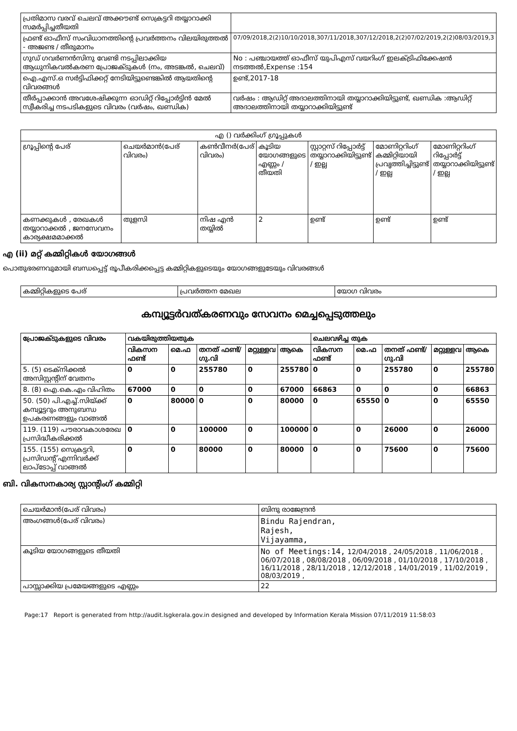| പ്രതിമാസ വരവ് ചെലവ് അക്കൗണ്ട് സെക്രട്ടറി തയ്യാറാക്കി സമർപ്പിച്ചതീയതി | |
| ഫ്രണ്ട് ഓഫീസ് സംവിധാനത്തിന്റെ പ്രവർത്തനം വിലയിരുത്തൽ - അജണ്ട / തീരുമാനം | 07/09/2018,2(2)10/10/2018,307/11/2018,307/12/2018,2(2)07/02/2019,2(2)08/03/2019,3 |
| ഗുഡ് ഗവർണൻസിനു വേണ്ടി നടപ്പിലാക്കിയ ആധുനികവൽകരണ പ്രോജക്ടുകൾ (നം, അടങ്കൽ, ചെലവ്) | No : പഞ്ചായത്ത് ഓഫീസ് യുപിഎസ് വയറിംഗ് ഇലക്ട്രിഫിക്കേഷൻ നടത്തൽ,Expense :154 |
| ഐ.എസ്.ഒ സർട്ടിഫിക്കറ്റ് നേടിയിട്ടുണ്ടെങ്കിൽ ആയതിന്റെ വിവരങ്ങൾ | ഉണ്ട്,2017-18 |
| തീർപ്പാക്കാൻ അവശേഷിക്കുന്ന ഓഡിറ്റ് റിപ്പോർട്ടിൻ മേൽ സ്വീകരിച്ച നടപടികളുടെ വിവരം (വർഷം, ഖണ്ഡിക) | വർഷം : ആഡിറ്റ് അദാലത്തിനായി തയ്യാറാക്കിയിട്ടുണ്ട്, ഖണ്ഡിക :ആഡിറ്റ് അദാലത്തിനായി തയ്യാറാക്കിയിട്ടുണ്ട് |
| എ () വർക്കിംഗ് ഗ്രൂപ്പുകൾ | | | | | | |
| --- | --- | --- | --- | --- | --- | --- |
| ഗ്രൂപ്പിന്റെ പേര് | ചെയർമാൻ(പേര് വിവരം) | കൺവീനർ(പേര് വിവരം) | കൂടിയ യോഗങ്ങളുടെ എണ്ണം / തീയതി | സ്റ്റാറ്റസ് റിപ്പോർട്ട് തയ്യാറാക്കിയിട്ടുണ്ട് / ഇല്ല | മോണിറ്ററിംഗ് കമ്മിറ്റിയായി പ്രവൃത്തിച്ചിട്ടുണ്ട് / ഇല്ല | മോണിറ്ററിംഗ് റിപ്പോർട്ട് തയ്യാറാക്കിയിട്ടുണ്ട് / ഇല്ല |
| കണക്കുകൾ , രേഖകൾ തയ്യാറാക്കൽ , ജനസേവനം കാര്യക്ഷമമാക്കൽ | തുളസി | നിഷ എൻ തയ്യിൽ | 2 | ഉണ്ട് | ഉണ്ട് | ഉണ്ട് |
എ (ii) മറ്റ് കമ്മിറ്റികൾ യോഗങ്ങൾ
പൊതുഭരണവുമായി ബന്ധപ്പെട്ട് രൂപീകരിക്കപ്പെട്ട കമ്മിറ്റികളുടെയും യോഗങ്ങളുടേയും വിവരങ്ങൾ
| കമ്മിറ്റികളുടെ പേര് | പ്രവർത്തന മേഖല | യോഗ വിവരം |
കമ്പ്യൂട്ടർവത്കരണവും സേവനം മെച്ചപ്പെടുത്തലും
| പ്രോജക്ടുകളുടെ വിവരം | വകയിരുത്തിയതുക | | | | | ചെലവഴിച്ച തുക | | | | |
| --- | --- | --- | --- | --- | --- | --- | --- | --- | --- | --- |
| | വികസന ഫണ്ട് | മെ.ഫ | തനത് ഫണ്ട്/ ഗു.വി | മറ്റുള്ളവ | ആകെ | വികസന ഫണ്ട് | മെ.ഫ | തനത് ഫണ്ട്/ ഗു.വി | മറ്റുള്ളവ | ആകെ |
| 5. (5) ടെക്നിക്കൽ അസിസ്റ്റന്റിന് വേതനം | 0 | 0 | 255780 | 0 | 255780 | 0 | 0 | 255780 | 0 | 255780 |
| 8. (8) ഐ.കെ.എം വിഹിതം | 67000 | 0 | 0 | 0 | 67000 | 66863 | 0 | 0 | 0 | 66863 |
| 50. (50) പി.എച്ച്.സിയ്ക്ക് കമ്പ്യൂട്ടറും അനുബന്ധ ഉപകരണങ്ങളും വാങ്ങൽ | 0 | 80000 | 0 | 0 | 80000 | 0 | 65550 | 0 | 0 | 65550 |
| 119. (119) പൗരാവകാശരേഖ പ്രസിദ്ധീകരിക്കൽ | 0 | 0 | 100000 | 0 | 100000 | 0 | 0 | 26000 | 0 | 26000 |
| 155. (155) സെക്രട്ടറി, പ്രസിഡന്റ് എന്നിവർക്ക് ലാപ്ടോപ്പ് വാങ്ങൽ | 0 | 0 | 80000 | 0 | 80000 | 0 | 0 | 75600 | 0 | 75600 |
ബി. വികസനകാര്യ സ്റ്റാന്റിംഗ് കമ്മിറ്റി
| ചെയർമാൻ(പേര് വിവരം) | ബിന്ദു രാജേന്ദ്രൻ |
| അംഗങ്ങൾ(പേര് വിവരം) | Bindu Rajendran, Rajesh, Vijayamma, |
| കൂടിയ യോഗങ്ങളുടെ തീയതി | No of Meetings:14, 12/04/2018 , 24/05/2018 , 11/06/2018 , 06/07/2018 , 08/08/2018 , 06/09/2018 , 01/10/2018 , 17/10/2018 , 16/11/2018 , 28/11/2018 , 12/12/2018 , 14/01/2019 , 11/02/2019 , 08/03/2019 , |
| പാസ്സാക്കിയ പ്രമേയങ്ങളുടെ എണ്ണം | 22 |
Page:17 Report is generated from http://audit.lsgkerala.gov.in designed and developed by Information Kerala Mission 07/11/2019 11:58:03